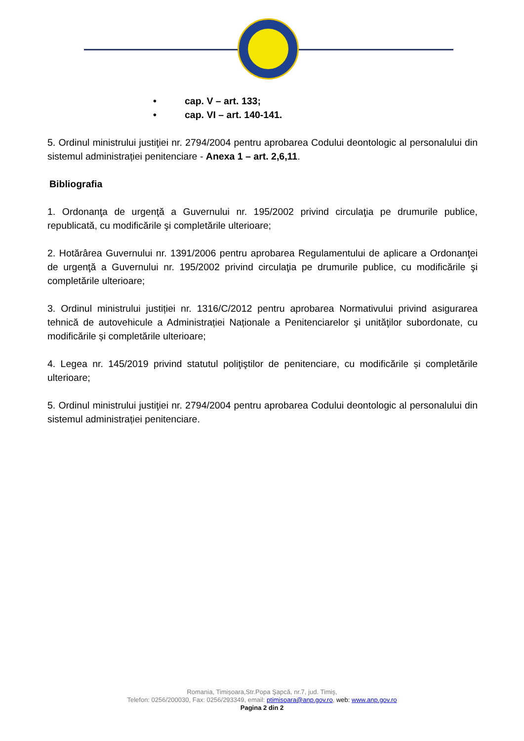• cap. V – art. 133;
• cap. VI – art. 140-141.
5. Ordinul ministrului justiţiei nr. 2794/2004 pentru aprobarea Codului deontologic al personalului din sistemul administrației penitenciare - Anexa 1 – art. 2,6,11.
Bibliografia
1. Ordonanţa de urgenţă a Guvernului nr. 195/2002 privind circulaţia pe drumurile publice, republicată, cu modificările şi completările ulterioare;
2. Hotărârea Guvernului nr. 1391/2006 pentru aprobarea Regulamentului de aplicare a Ordonanţei de urgenţă a Guvernului nr. 195/2002 privind circulaţia pe drumurile publice, cu modificările şi completările ulterioare;
3. Ordinul ministrului justiției nr. 1316/C/2012 pentru aprobarea Normativului privind asigurarea tehnică de autovehicule a Administrației Naționale a Penitenciarelor şi unităţilor subordonate, cu modificările și completările ulterioare;
4. Legea nr. 145/2019 privind statutul poliţiştilor de penitenciare, cu modificările și completările ulterioare;
5. Ordinul ministrului justiţiei nr. 2794/2004 pentru aprobarea Codului deontologic al personalului din sistemul administrației penitenciare.
Romania, Timișoara,Str.Popa Şapcă, nr.7, jud. Timiş,
Telefon: 0256/200030, Fax: 0256/293349, email: ptimisoara@anp.gov.ro, web: www.anp.gov.ro
Pagina 2 din 2